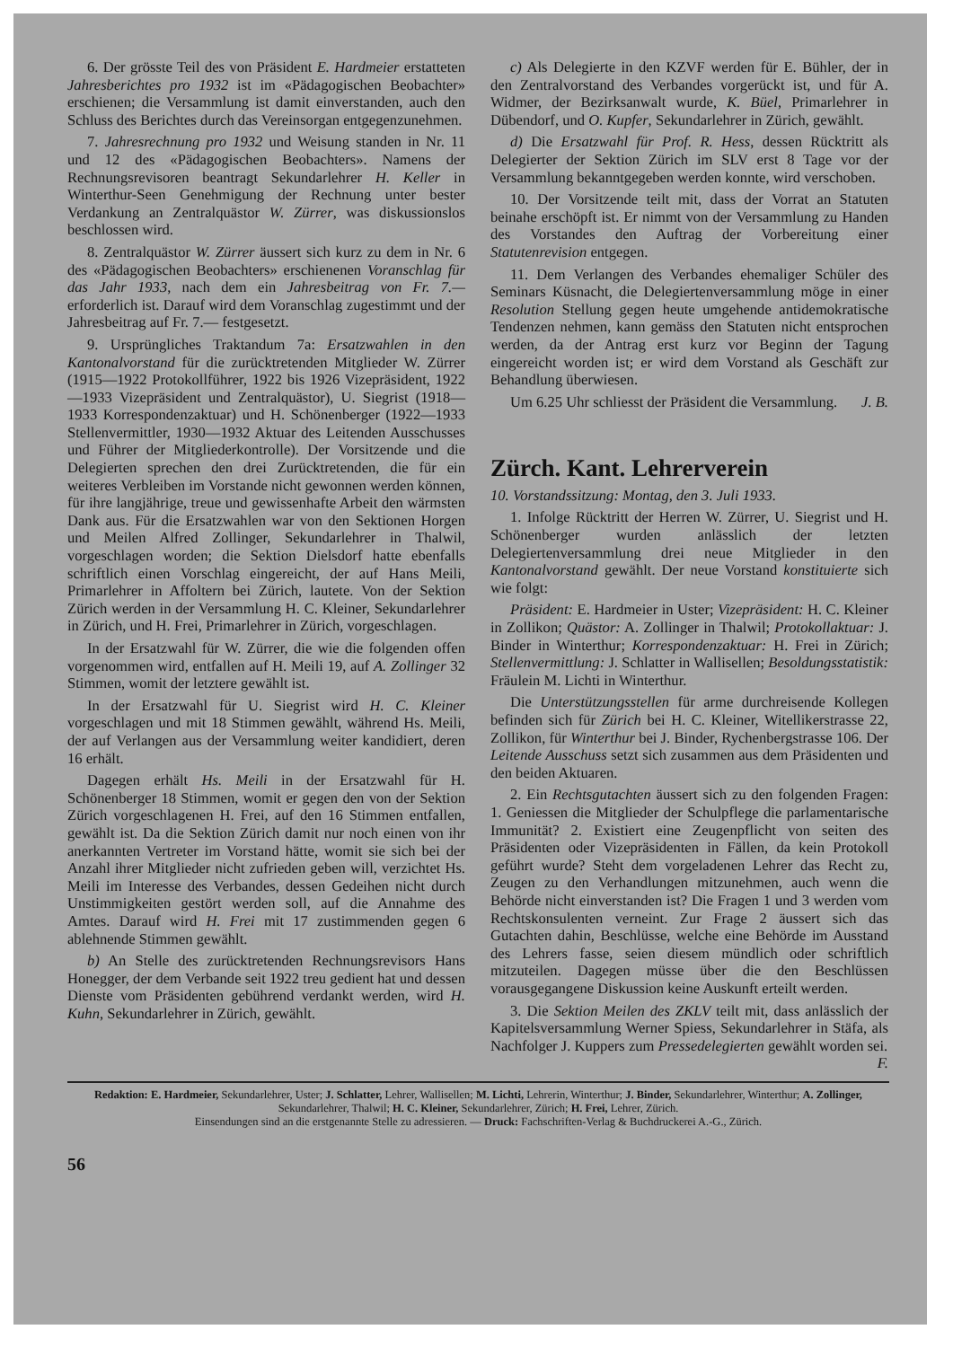6. Der grösste Teil des von Präsident E. Hardmeier erstatteten Jahresberichtes pro 1932 ist im «Pädagogischen Beobachter» erschienen; die Versammlung ist damit einverstanden, auch den Schluss des Berichtes durch das Vereinsorgan entgegenzunehmen.
7. Jahresrechnung pro 1932 und Weisung standen in Nr. 11 und 12 des «Pädagogischen Beobachters». Namens der Rechnungsrevisoren beantragt Sekundarlehrer H. Keller in Winterthur-Seen Genehmigung der Rechnung unter bester Verdankung an Zentralquästor W. Zürrer, was diskussionslos beschlossen wird.
8. Zentralquästor W. Zürrer äussert sich kurz zu dem in Nr. 6 des «Pädagogischen Beobachters» erschienenen Voranschlag für das Jahr 1933, nach dem ein Jahresbeitrag von Fr. 7.— erforderlich ist. Darauf wird dem Voranschlag zugestimmt und der Jahresbeitrag auf Fr. 7.— festgesetzt.
9. Ursprüngliches Traktandum 7a: Ersatzwahlen in den Kantonalvorstand für die zurücktretenden Mitglieder W. Zürrer (1915—1922 Protokollführer, 1922 bis 1926 Vizepräsident, 1922—1933 Vizepräsident und Zentralquästor), U. Siegrist (1918—1933 Korrespondenzaktuar) und H. Schönenberger (1922—1933 Stellenvermittler, 1930—1932 Aktuar des Leitenden Ausschusses und Führer der Mitgliederkontrolle). Der Vorsitzende und die Delegierten sprechen den drei Zurücktretenden, die für ein weiteres Verbleiben im Vorstande nicht gewonnen werden können, für ihre langjährige, treue und gewissenhafte Arbeit den wärmsten Dank aus. Für die Ersatzwahlen war von den Sektionen Horgen und Meilen Alfred Zollinger, Sekundarlehrer in Thalwil, vorgeschlagen worden; die Sektion Dielsdorf hatte ebenfalls schriftlich einen Vorschlag eingereicht, der auf Hans Meili, Primarlehrer in Affoltern bei Zürich, lautete. Von der Sektion Zürich werden in der Versammlung H. C. Kleiner, Sekundarlehrer in Zürich, und H. Frei, Primarlehrer in Zürich, vorgeschlagen.
In der Ersatzwahl für W. Zürrer, die wie die folgenden offen vorgenommen wird, entfallen auf H. Meili 19, auf A. Zollinger 32 Stimmen, womit der letztere gewählt ist.
In der Ersatzwahl für U. Siegrist wird H. C. Kleiner vorgeschlagen und mit 18 Stimmen gewählt, während Hs. Meili, der auf Verlangen aus der Versammlung weiter kandidiert, deren 16 erhält.
Dagegen erhält Hs. Meili in der Ersatzwahl für H. Schönenberger 18 Stimmen, womit er gegen den von der Sektion Zürich vorgeschlagenen H. Frei, auf den 16 Stimmen entfallen, gewählt ist. Da die Sektion Zürich damit nur noch einen von ihr anerkannten Vertreter im Vorstand hätte, womit sie sich bei der Anzahl ihrer Mitglieder nicht zufrieden geben will, verzichtet Hs. Meili im Interesse des Verbandes, dessen Gedeihen nicht durch Unstimmigkeiten gestört werden soll, auf die Annahme des Amtes. Darauf wird H. Frei mit 17 zustimmenden gegen 6 ablehnende Stimmen gewählt.
b) An Stelle des zurücktretenden Rechnungsrevisors Hans Honegger, der dem Verbande seit 1922 treu gedient hat und dessen Dienste vom Präsidenten gebührend verdankt werden, wird H. Kuhn, Sekundarlehrer in Zürich, gewählt.
c) Als Delegierte in den KZVF werden für E. Bühler, der in den Zentralvorstand des Verbandes vorgerückt ist, und für A. Widmer, der Bezirksanwalt wurde, K. Büel, Primarlehrer in Dübendorf, und O. Kupfer, Sekundarlehrer in Zürich, gewählt.
d) Die Ersatzwahl für Prof. R. Hess, dessen Rücktritt als Delegierter der Sektion Zürich im SLV erst 8 Tage vor der Versammlung bekanntgegeben werden konnte, wird verschoben.
10. Der Vorsitzende teilt mit, dass der Vorrat an Statuten beinahe erschöpft ist. Er nimmt von der Versammlung zu Handen des Vorstandes den Auftrag der Vorbereitung einer Statutenrevision entgegen.
11. Dem Verlangen des Verbandes ehemaliger Schüler des Seminars Küsnacht, die Delegiertenversammlung möge in einer Resolution Stellung gegen heute umgehende antidemokratische Tendenzen nehmen, kann gemäss den Statuten nicht entsprochen werden, da der Antrag erst kurz vor Beginn der Tagung eingereicht worden ist; er wird dem Vorstand als Geschäft zur Behandlung überwiesen.
Um 6.25 Uhr schliesst der Präsident die Versammlung. J. B.
Zürch. Kant. Lehrerverein
10. Vorstandssitzung: Montag, den 3. Juli 1933.
1. Infolge Rücktritt der Herren W. Zürrer, U. Siegrist und H. Schönenberger wurden anlässlich der letzten Delegiertenversammlung drei neue Mitglieder in den Kantonalvorstand gewählt. Der neue Vorstand konstituierte sich wie folgt:
Präsident: E. Hardmeier in Uster; Vizepräsident: H. C. Kleiner in Zollikon; Quästor: A. Zollinger in Thalwil; Protokollaktuar: J. Binder in Winterthur; Korrespondenzaktuar: H. Frei in Zürich; Stellenvermittlung: J. Schlatter in Wallisellen; Besoldungsstatistik: Fräulein M. Lichti in Winterthur.
Die Unterstützungsstellen für arme durchreisende Kollegen befinden sich für Zürich bei H. C. Kleiner, Witellikerstrasse 22, Zollikon, für Winterthur bei J. Binder, Rychenbergstrasse 106. Der Leitende Ausschuss setzt sich zusammen aus dem Präsidenten und den beiden Aktuaren.
2. Ein Rechtsgutachten äussert sich zu den folgenden Fragen: 1. Geniessen die Mitglieder der Schulpflege die parlamentarische Immunität? 2. Existiert eine Zeugenpflicht von seiten des Präsidenten oder Vizepräsidenten in Fällen, da kein Protokoll geführt wurde? Steht dem vorgeladenen Lehrer das Recht zu, Zeugen zu den Verhandlungen mitzunehmen, auch wenn die Behörde nicht einverstanden ist? Die Fragen 1 und 3 werden vom Rechtskonsulenten verneint. Zur Frage 2 äussert sich das Gutachten dahin, Beschlüsse, welche eine Behörde im Ausstand des Lehrers fasse, seien diesem mündlich oder schriftlich mitzuteilen. Dagegen müsse über die den Beschlüssen vorausgegangene Diskussion keine Auskunft erteilt werden.
3. Die Sektion Meilen des ZKLV teilt mit, dass anlässlich der Kapitelsversammlung Werner Spiess, Sekundarlehrer in Stäfa, als Nachfolger J. Kuppers zum Pressedelegierten gewählt worden sei. F.
Redaktion: E. Hardmeier, Sekundarlehrer, Uster; J. Schlatter, Lehrer, Wallisellen; M. Lichti, Lehrerin, Winterthur; J. Binder, Sekundarlehrer, Winterthur; A. Zollinger, Sekundarlehrer, Thalwil; H. C. Kleiner, Sekundarlehrer, Zürich; H. Frei, Lehrer, Zürich.
Einsendungen sind an die erstgenannte Stelle zu adressieren. — Druck: Fachschriften-Verlag & Buchdruckerei A.-G., Zürich.
56